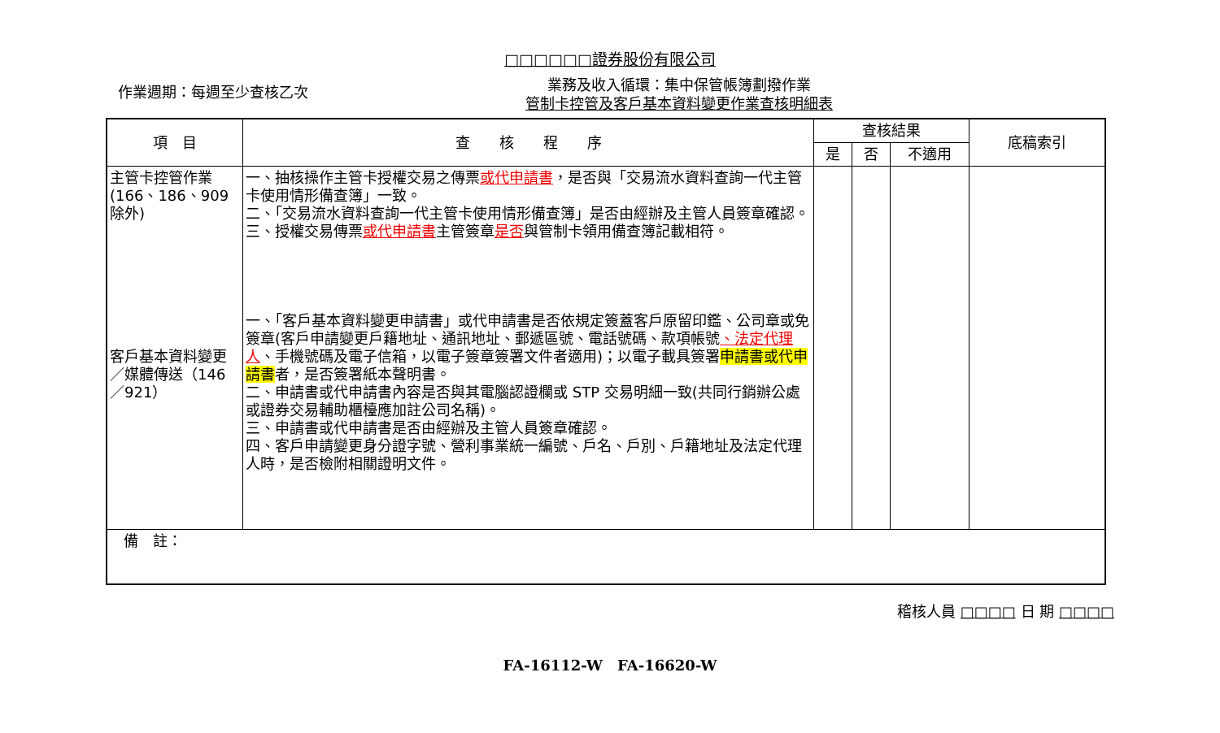□□□□□□證券股份有限公司
作業週期：每週至少查核乙次
業務及收入循環：集中保管帳簿劃撥作業
管制卡控管及客戶基本資料變更作業查核明細表
| 項 目 | 查 核 程 序 | 查核結果 | | | 底稿索引 |
| --- | --- | --- | --- | --- | --- |
| | | 是 | 否 | 不適用 | |
| 主管卡控管作業(166、186、909除外) 客戶基本資料變更／媒體傳送（146／921） | 一、抽核操作主管卡授權交易之傳票 或代申請書 ，是否與「交易流水資料查詢一代主管卡使用情形備查簿」一致。 二、「交易流水資料查詢一代主管卡使用情形備查簿」是否由經辦及主管人員簽章確認。 三、授權交易傳票 或代申請書 主管簽章 是否 與管制卡領用備查簿記載相符。 一、「客戶基本資料變更申請書」或代申請書是否依規定簽蓋客戶原留印鑑、公司章或免簽章(客戶申請變更戶籍地址、通訊地址、郵遞區號、電話號碼、款項帳號 、法定代理人 、手機號碼及電子信箱，以電子簽章簽署文件者適用)；以電子載具簽署 申請書或代申請書 者，是否簽署紙本聲明書。 二、申請書或代申請書內容是否與其電腦認證欄或 STP 交易明細一致(共同行銷辦公處或證券交易輔助櫃檯應加註公司名稱)。 三、申請書或代申請書是否由經辦及主管人員簽章確認。 四、客戶申請變更身分證字號、營利事業統一編號、戶名、戶別、戶籍地址及法定代理人時，是否檢附相關證明文件。 | | | | |
| 備 註： | | | | | |
稽核人員 □□□□ 日 期 □□□□
FA-16112-W　FA-16620-W